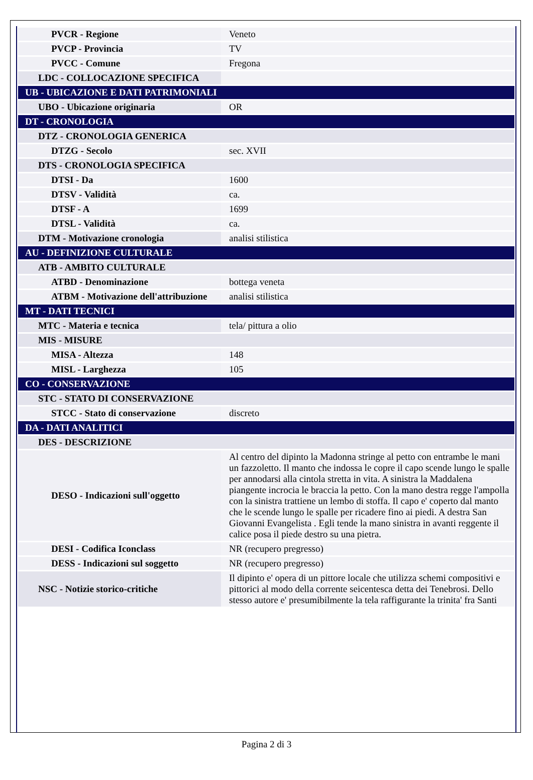| PVCR - Regione | Veneto |
| PVCP - Provincia | TV |
| PVCC - Comune | Fregona |
| LDC - COLLOCAZIONE SPECIFICA | |
| UB - UBICAZIONE E DATI PATRIMONIALI | |
| UBO - Ubicazione originaria | OR |
| DT - CRONOLOGIA | |
| DTZ - CRONOLOGIA GENERICA | |
| DTZG - Secolo | sec. XVII |
| DTS - CRONOLOGIA SPECIFICA | |
| DTSI - Da | 1600 |
| DTSV - Validità | ca. |
| DTSF - A | 1699 |
| DTSL - Validità | ca. |
| DTM - Motivazione cronologia | analisi stilistica |
| AU - DEFINIZIONE CULTURALE | |
| ATB - AMBITO CULTURALE | |
| ATBD - Denominazione | bottega veneta |
| ATBM - Motivazione dell'attribuzione | analisi stilistica |
| MT - DATI TECNICI | |
| MTC - Materia e tecnica | tela/ pittura a olio |
| MIS - MISURE | |
| MISA - Altezza | 148 |
| MISL - Larghezza | 105 |
| CO - CONSERVAZIONE | |
| STC - STATO DI CONSERVAZIONE | |
| STCC - Stato di conservazione | discreto |
| DA - DATI ANALITICI | |
| DES - DESCRIZIONE | |
| DESO - Indicazioni sull'oggetto | Al centro del dipinto la Madonna stringe al petto con entrambe le mani un fazzoletto. Il manto che indossa le copre il capo scende lungo le spalle per annodarsi alla cintola stretta in vita. A sinistra la Maddalena piangente incrocia le braccia la petto. Con la mano destra regge l'ampolla con la sinistra trattiene un lembo di stoffa. Il capo e' coperto dal manto che le scende lungo le spalle per ricadere fino ai piedi. A destra San Giovanni Evangelista . Egli tende la mano sinistra in avanti reggente il calice posa il piede destro su una pietra. |
| DESI - Codifica Iconclass | NR (recupero pregresso) |
| DESS - Indicazioni sul soggetto | NR (recupero pregresso) |
| NSC - Notizie storico-critiche | Il dipinto e' opera di un pittore locale che utilizza schemi compositivi e pittorici al modo della corrente seicentesca detta dei Tenebrosi. Dello stesso autore e' presumibilmente la tela raffigurante la trinita' fra Santi |
Pagina 2 di 3